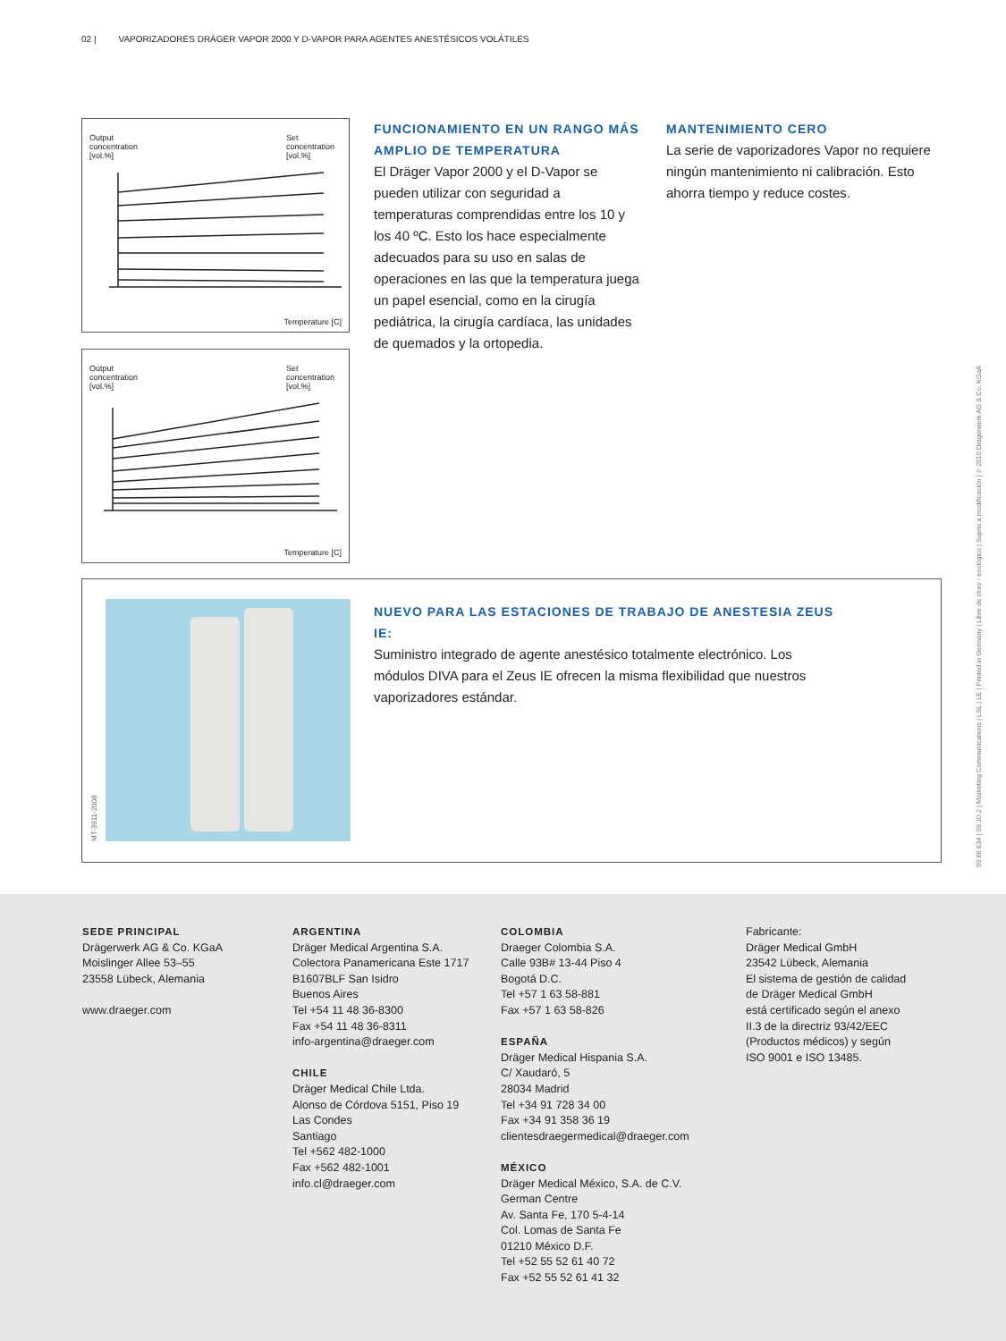02 | VAPORIZADORES DRÄGER VAPOR 2000 Y D-VAPOR PARA AGENTES ANESTÉSICOS VOLÁTILES
Output
concentration
[vol.%]
Set
concentration
[vol.%]
Temperature [C]
Output
concentration
[vol.%]
Set
concentration
[vol.%]
Temperature [C]
FUNCIONAMIENTO EN UN RANGO MÁS AMPLIO DE TEMPERATURA
El Dräger Vapor 2000 y el D-Vapor se pueden utilizar con seguridad a temperaturas comprendidas entre los 10 y los 40 ºC. Esto los hace especialmente adecuados para su uso en salas de operaciones en las que la temperatura juega un papel esencial, como en la cirugía pediátrica, la cirugía cardíaca, las unidades de quemados y la ortopedia.
MANTENIMIENTO CERO
La serie de vaporizadores Vapor no requiere ningún mantenimiento ni calibración. Esto ahorra tiempo y reduce costes.
MT-3911-2008
NUEVO PARA LAS ESTACIONES DE TRABAJO DE ANESTESIA ZEUS IE:
Suministro integrado de agente anestésico totalmente electrónico. Los módulos DIVA para el Zeus IE ofrecen la misma flexibilidad que nuestros vaporizadores estándar.
90 66 634 | 09.10-2 | Marketing Communications | LSL | LE | Printed in Germany | Libre de cloro - ecológico | Sujeto a modificación | © 2010 Drägerwerk AG & Co. KGaA
SEDE PRINCIPAL
Drägerwerk AG & Co. KGaA
Moislinger Allee 53–55
23558 Lübeck, Alemania
www.draeger.com
ARGENTINA
Dräger Medical Argentina S.A.
Colectora Panamericana Este 1717
B1607BLF San Isidro
Buenos Aires
Tel +54 11 48 36-8300
Fax +54 11 48 36-8311
info-argentina@draeger.com
CHILE
Dräger Medical Chile Ltda.
Alonso de Córdova 5151, Piso 19
Las Condes
Santiago
Tel +562 482-1000
Fax +562 482-1001
info.cl@draeger.com
COLOMBIA
Draeger Colombia S.A.
Calle 93B# 13-44 Piso 4
Bogotá D.C.
Tel +57 1 63 58-881
Fax +57 1 63 58-826
ESPAÑA
Dräger Medical Hispania S.A.
C/ Xaudaró, 5
28034 Madrid
Tel +34 91 728 34 00
Fax +34 91 358 36 19
clientesdraegermedical@draeger.com
MÉXICO
Dräger Medical México, S.A. de C.V.
German Centre
Av. Santa Fe, 170 5-4-14
Col. Lomas de Santa Fe
01210 México D.F.
Tel +52 55 52 61 40 72
Fax +52 55 52 61 41 32
Fabricante:
Dräger Medical GmbH
23542 Lübeck, Alemania
El sistema de gestión de calidad
de Dräger Medical GmbH
está certificado según el anexo
II.3 de la directriz 93/42/EEC
(Productos médicos) y según
ISO 9001 e ISO 13485.